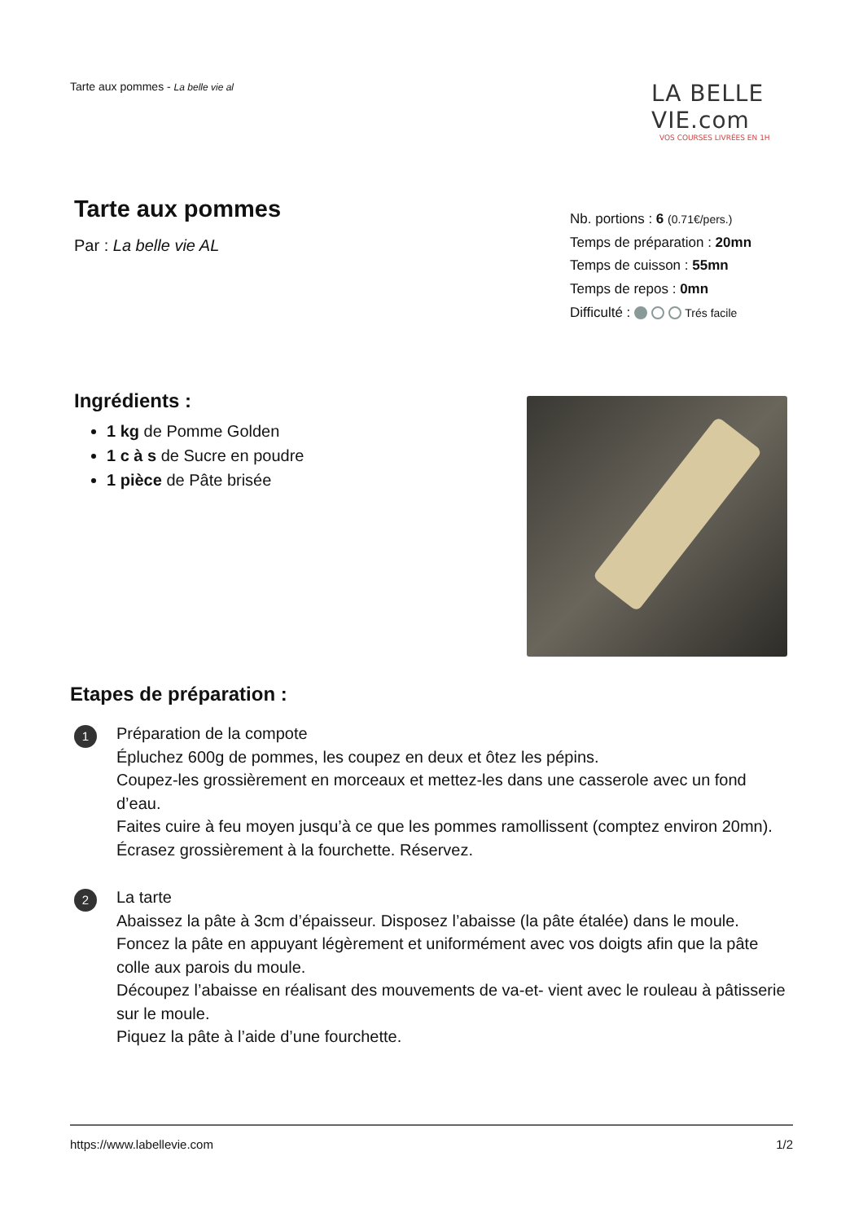Tarte aux pommes - La belle vie al
LA BELLE VIE.com
VOS COURSES LIVRÉES EN 1H
Tarte aux pommes
Par : La belle vie AL
Nb. portions : 6 (0.71€/pers.)
Temps de préparation : 20mn
Temps de cuisson : 55mn
Temps de repos : 0mn
Difficulté : Trés facile
Ingrédients :
1 kg de Pomme Golden
1 c à s de Sucre en poudre
1 pièce de Pâte brisée
Etapes de préparation :
1
Préparation de la compote
Épluchez 600g de pommes, les coupez en deux et ôtez les pépins.
Coupez-les grossièrement en morceaux et mettez-les dans une casserole avec un fond d’eau.
Faites cuire à feu moyen jusqu’à ce que les pommes ramollissent (comptez environ 20mn).
Écrasez grossièrement à la fourchette. Réservez.
2
La tarte
Abaissez la pâte à 3cm d’épaisseur. Disposez l’abaisse (la pâte étalée) dans le moule.
Foncez la pâte en appuyant légèrement et uniformément avec vos doigts afin que la pâte
colle aux parois du moule.
Découpez l’abaisse en réalisant des mouvements de va-et- vient avec le rouleau à pâtisserie
sur le moule.
Piquez la pâte à l’aide d’une fourchette.
https://www.labellevie.com 1/2